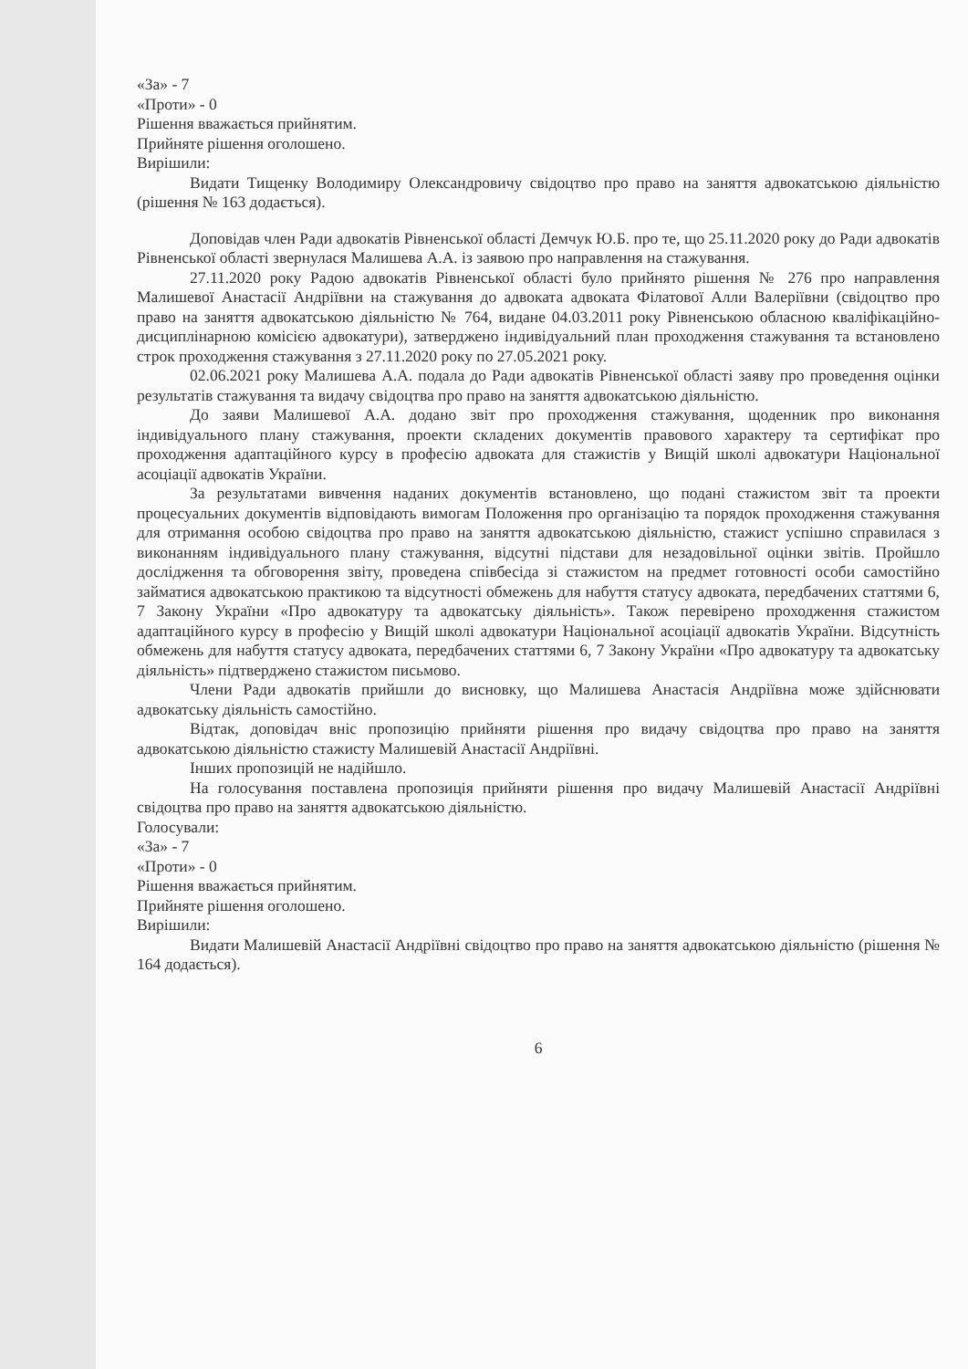«За» - 7
«Проти» - 0
Рішення вважається прийнятим.
Прийняте рішення оголошено.
Вирішили:
Видати Тищенку Володимиру Олександровичу свідоцтво про право на заняття адвокатською діяльністю (рішення № 163 додається).
Доповідав член Ради адвокатів Рівненської області Демчук Ю.Б. про те, що 25.11.2020 року до Ради адвокатів Рівненської області звернулася Малишева А.А. із заявою про направлення на стажування.
27.11.2020 року Радою адвокатів Рівненської області було прийнято рішення № 276 про направлення Малишевої Анастасії Андріївни на стажування до адвоката адвоката Філатової Алли Валеріївни (свідоцтво про право на заняття адвокатською діяльністю № 764, видане 04.03.2011 року Рівненською обласною кваліфікаційно-дисциплінарною комісією адвокатури), затверджено індивідуальний план проходження стажування та встановлено строк проходження стажування з 27.11.2020 року по 27.05.2021 року.
02.06.2021 року Малишева А.А. подала до Ради адвокатів Рівненської області заяву про проведення оцінки результатів стажування та видачу свідоцтва про право на заняття адвокатською діяльністю.
До заяви Малишевої А.А. додано звіт про проходження стажування, щоденник про виконання індивідуального плану стажування, проекти складених документів правового характеру та сертифікат про проходження адаптаційного курсу в професію адвоката для стажистів у Вищій школі адвокатури Національної асоціації адвокатів України.
За результатами вивчення наданих документів встановлено, що подані стажистом звіт та проекти процесуальних документів відповідають вимогам Положення про організацію та порядок проходження стажування для отримання особою свідоцтва про право на заняття адвокатською діяльністю, стажист успішно справилася з виконанням індивідуального плану стажування, відсутні підстави для незадовільної оцінки звітів. Пройшло дослідження та обговорення звіту, проведена співбесіда зі стажистом на предмет готовності особи самостійно займатися адвокатською практикою та відсутності обмежень для набуття статусу адвоката, передбачених статтями 6, 7 Закону України «Про адвокатуру та адвокатську діяльність». Також перевірено проходження стажистом адаптаційного курсу в професію у Вищій школі адвокатури Національної асоціації адвокатів України. Відсутність обмежень для набуття статусу адвоката, передбачених статтями 6, 7 Закону України «Про адвокатуру та адвокатську діяльність» підтверджено стажистом письмово.
Члени Ради адвокатів прийшли до висновку, що Малишева Анастасія Андріївна може здійснювати адвокатську діяльність самостійно.
Відтак, доповідач вніс пропозицію прийняти рішення про видачу свідоцтва про право на заняття адвокатською діяльністю стажисту Малишевій Анастасії Андріївні.
Інших пропозицій не надійшло.
На голосування поставлена пропозиція прийняти рішення про видачу Малишевій Анастасії Андріївні свідоцтва про право на заняття адвокатською діяльністю.
Голосували:
«За» - 7
«Проти» - 0
Рішення вважається прийнятим.
Прийняте рішення оголошено.
Вирішили:
Видати Малишевій Анастасії Андріївні свідоцтво про право на заняття адвокатською діяльністю (рішення № 164 додається).
6